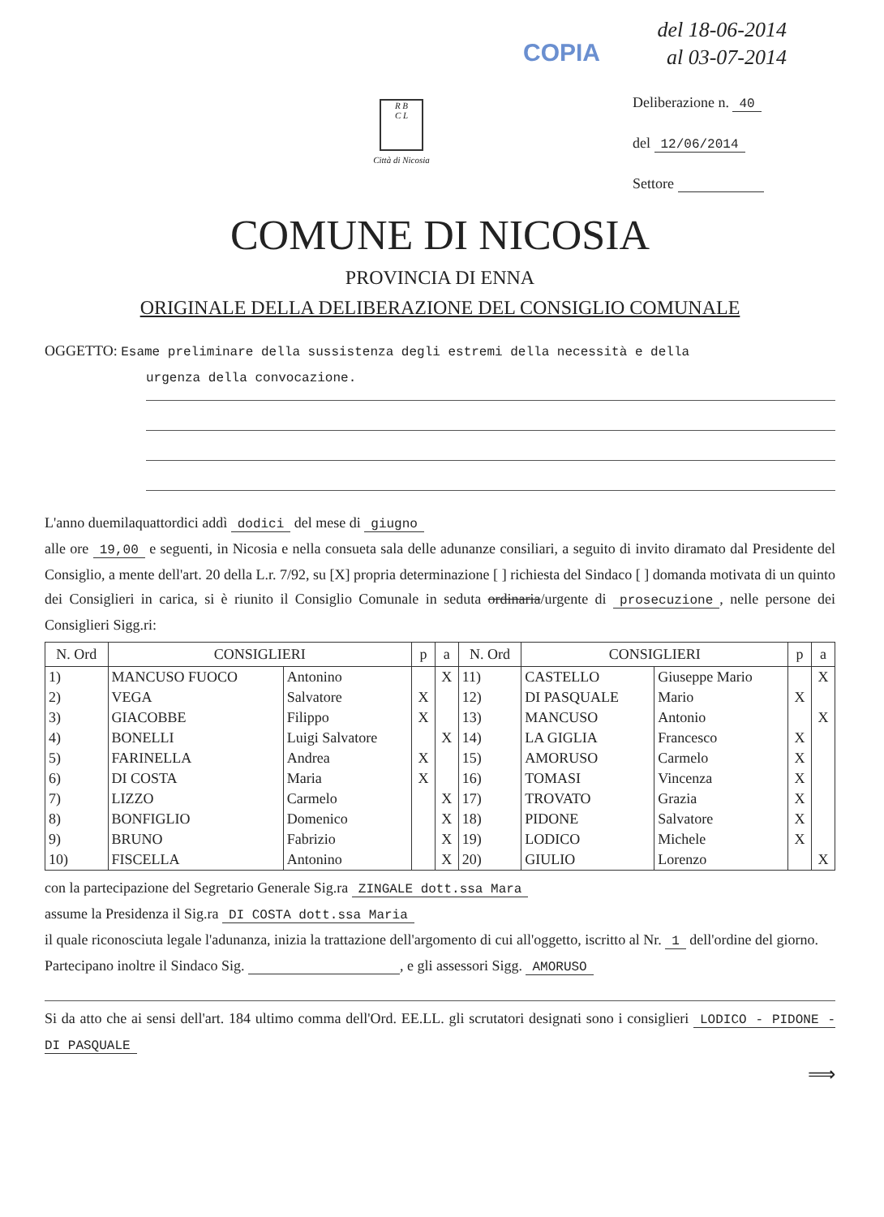del 18-06-2014
al 03-07-2014
COPIA
R B
C L
Città di Nicosia
Deliberazione n. 40
del 12/06/2014
Settore
COMUNE DI NICOSIA
PROVINCIA DI ENNA
ORIGINALE DELLA DELIBERAZIONE DEL CONSIGLIO COMUNALE
OGGETTO: Esame preliminare della sussistenza degli estremi della necessità e della
urgenza della convocazione.
L'anno duemilaquattordici addì dodici del mese di giugno
alle ore 19,00 e seguenti, in Nicosia e nella consueta sala delle adunanze consiliari, a seguito di invito diramato dal Presidente del Consiglio, a mente dell'art. 20 della L.r. 7/92, su [X] propria determinazione [ ] richiesta del Sindaco [ ] domanda motivata di un quinto dei Consiglieri in carica, si è riunito il Consiglio Comunale in seduta ordinaria/urgente di prosecuzione, nelle persone dei Consiglieri Sigg.ri:
| N. Ord | CONSIGLIERI | | p | a | N. Ord | CONSIGLIERI | | p | a |
| --- | --- | --- | --- | --- | --- | --- | --- | --- | --- |
| 1) | MANCUSO FUOCO | Antonino | | X | 11) | CASTELLO | Giuseppe Mario | | X |
| 2) | VEGA | Salvatore | X | | 12) | DI PASQUALE | Mario | X | |
| 3) | GIACOBBE | Filippo | X | | 13) | MANCUSO | Antonio | | X |
| 4) | BONELLI | Luigi Salvatore | | X | 14) | LA GIGLIA | Francesco | X | |
| 5) | FARINELLA | Andrea | X | | 15) | AMORUSO | Carmelo | X | |
| 6) | DI COSTA | Maria | X | | 16) | TOMASI | Vincenza | X | |
| 7) | LIZZO | Carmelo | | X | 17) | TROVATO | Grazia | X | |
| 8) | BONFIGLIO | Domenico | | X | 18) | PIDONE | Salvatore | X | |
| 9) | BRUNO | Fabrizio | | X | 19) | LODICO | Michele | X | |
| 10) | FISCELLA | Antonino | | X | 20) | GIULIO | Lorenzo | | X |
con la partecipazione del Segretario Generale Sig.ra ZINGALE dott.ssa Mara
assume la Presidenza il Sig.ra DI COSTA dott.ssa Maria
il quale riconosciuta legale l'adunanza, inizia la trattazione dell'argomento di cui all'oggetto, iscritto al Nr. 1 dell'ordine del giorno.
Partecipano inoltre il Sindaco Sig. , e gli assessori Sigg. AMORUSO
Si da atto che ai sensi dell'art. 184 ultimo comma dell'Ord. EE.LL. gli scrutatori designati sono i consiglieri LODICO - PIDONE - DI PASQUALE
⟹